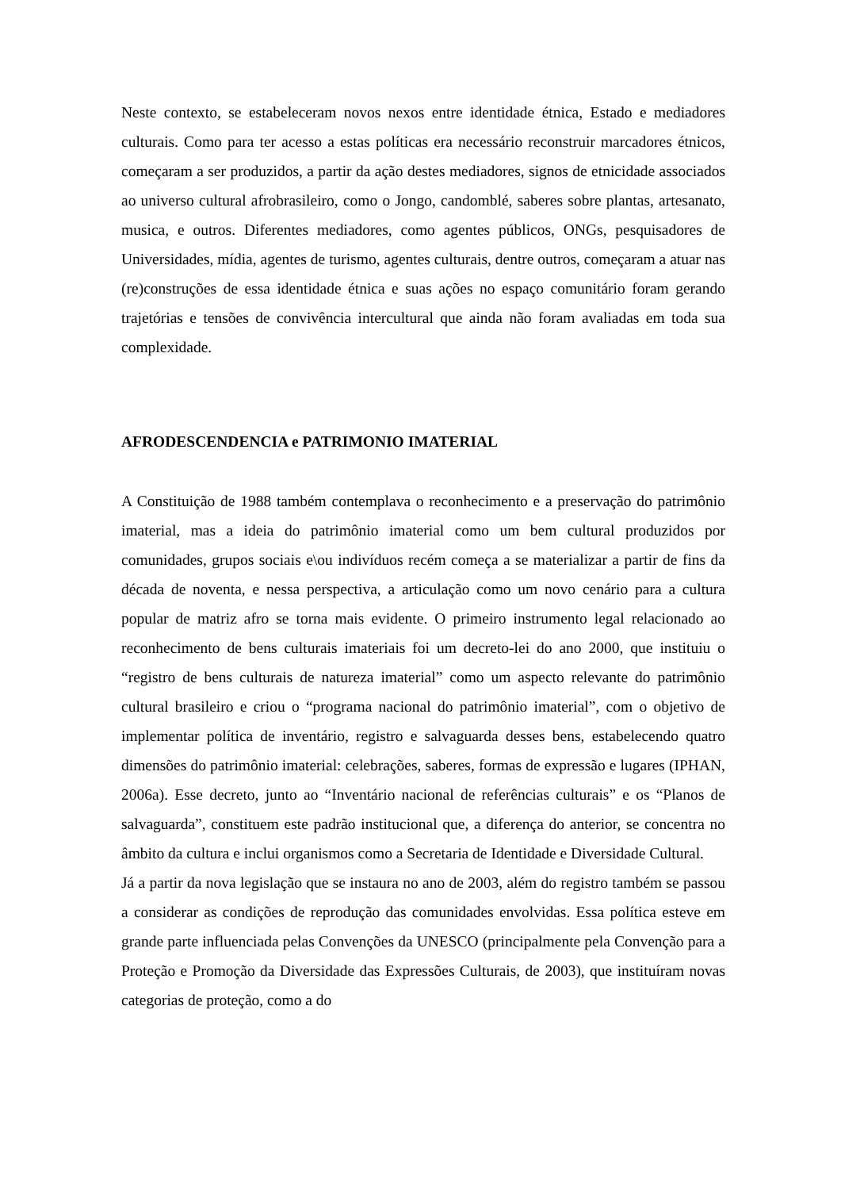Neste contexto, se estabeleceram novos nexos entre identidade étnica, Estado e mediadores culturais. Como para ter acesso a estas políticas era necessário reconstruir marcadores étnicos, começaram a ser produzidos, a partir da ação destes mediadores, signos de etnicidade associados ao universo cultural afrobrasileiro, como o Jongo, candomblé, saberes sobre plantas, artesanato, musica, e outros. Diferentes mediadores, como agentes públicos, ONGs, pesquisadores de Universidades, mídia, agentes de turismo, agentes culturais, dentre outros, começaram a atuar nas (re)construções de essa identidade étnica e suas ações no espaço comunitário foram gerando trajetórias e tensões de convivência intercultural que ainda não foram avaliadas em toda sua complexidade.
AFRODESCENDENCIA e PATRIMONIO IMATERIAL
A Constituição de 1988 também contemplava o reconhecimento e a preservação do patrimônio imaterial, mas a ideia do patrimônio imaterial como um bem cultural produzidos por comunidades, grupos sociais e\ou indivíduos recém começa a se materializar a partir de fins da década de noventa, e nessa perspectiva, a articulação como um novo cenário para a cultura popular de matriz afro se torna mais evidente. O primeiro instrumento legal relacionado ao reconhecimento de bens culturais imateriais foi um decreto-lei do ano 2000, que instituiu o “registro de bens culturais de natureza imaterial” como um aspecto relevante do patrimônio cultural brasileiro e criou o “programa nacional do patrimônio imaterial”, com o objetivo de implementar política de inventário, registro e salvaguarda desses bens, estabelecendo quatro dimensões do patrimônio imaterial: celebrações, saberes, formas de expressão e lugares (IPHAN, 2006a). Esse decreto, junto ao “Inventário nacional de referências culturais” e os “Planos de salvaguarda”, constituem este padrão institucional que, a diferença do anterior, se concentra no âmbito da cultura e inclui organismos como a Secretaria de Identidade e Diversidade Cultural.
Já a partir da nova legislação que se instaura no ano de 2003, além do registro também se passou a considerar as condições de reprodução das comunidades envolvidas. Essa política esteve em grande parte influenciada pelas Convenções da UNESCO (principalmente pela Convenção para a Proteção e Promoção da Diversidade das Expressões Culturais, de 2003), que instituíram novas categorias de proteção, como a do